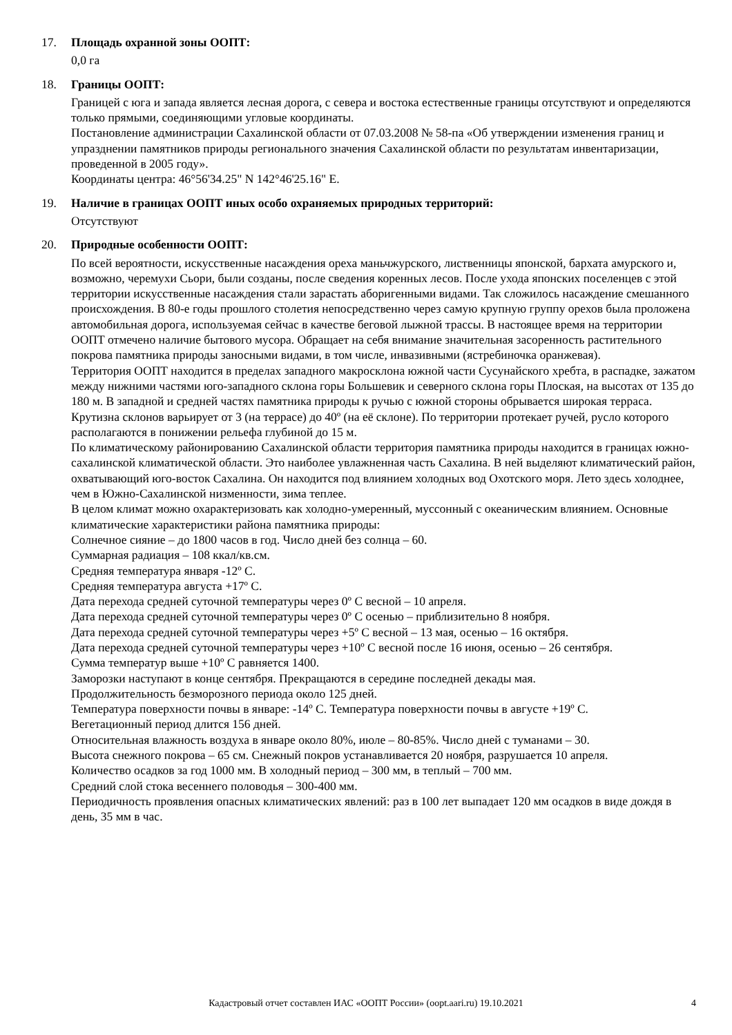17. Площадь охранной зоны ООПТ:
0,0 га
18. Границы ООПТ:
Границей с юга и запада является лесная дорога, с севера и востока естественные границы отсутствуют и определяются только прямыми, соединяющими угловые координаты.
Постановление администрации Сахалинской области от 07.03.2008 № 58-па «Об утверждении изменения границ и упразднении памятников природы регионального значения Сахалинской области по результатам инвентаризации, проведенной в 2005 году».
Координаты центра: 46°56'34.25" N 142°46'25.16" E.
19. Наличие в границах ООПТ иных особо охраняемых природных территорий:
Отсутствуют
20. Природные особенности ООПТ:
По всей вероятности, искусственные насаждения ореха маньчжурского, лиственницы японской, бархата амурского и, возможно, черемухи Сьори, были созданы, после сведения коренных лесов. После ухода японских поселенцев с этой территории искусственные насаждения стали зарастать аборигенными видами. Так сложилось насаждение смешанного происхождения. В 80-е годы прошлого столетия непосредственно через самую крупную группу орехов была проложена автомобильная дорога, используемая сейчас в качестве беговой лыжной трассы. В настоящее время на территории ООПТ отмечено наличие бытового мусора. Обращает на себя внимание значительная засоренность растительного покрова памятника природы заносными видами, в том числе, инвазивными (ястребиночка оранжевая).
Территория ООПТ находится в пределах западного макросклона южной части Сусунайского хребта, в распадке, зажатом между нижними частями юго-западного склона горы Большевик и северного склона горы Плоская, на высотах от 135 до 180 м. В западной и средней частях памятника природы к ручью с южной стороны обрывается широкая терраса. Крутизна склонов варьирует от 3 (на террасе) до 40º (на её склоне). По территории протекает ручей, русло которого располагаются в понижении рельефа глубиной до 15 м.
По климатическому районированию Сахалинской области территория памятника природы находится в границах южно-сахалинской климатической области. Это наиболее увлажненная часть Сахалина. В ней выделяют климатический район, охватывающий юго-восток Сахалина. Он находится под влиянием холодных вод Охотского моря. Лето здесь холоднее, чем в Южно-Сахалинской низменности, зима теплее.
В целом климат можно охарактеризовать как холодно-умеренный, муссонный с океаническим влиянием. Основные климатические характеристики района памятника природы:
Солнечное сияние – до 1800 часов в год. Число дней без солнца – 60.
Суммарная радиация – 108 ккал/кв.см.
Средняя температура января -12º С.
Средняя температура августа +17º С.
Дата перехода средней суточной температуры через 0º С весной – 10 апреля.
Дата перехода средней суточной температуры через 0º С осенью – приблизительно 8 ноября.
Дата перехода средней суточной температуры через +5º С весной – 13 мая, осенью – 16 октября.
Дата перехода средней суточной температуры через +10º С весной после 16 июня, осенью – 26 сентября.
Сумма температур выше +10º С равняется 1400.
Заморозки наступают в конце сентября. Прекращаются в середине последней декады мая.
Продолжительность безморозного периода около 125 дней.
Температура поверхности почвы в январе: -14º С. Температура поверхности почвы в августе +19º С.
Вегетационный период длится 156 дней.
Относительная влажность воздуха в январе около 80%, июле – 80-85%. Число дней с туманами – 30.
Высота снежного покрова – 65 см. Снежный покров устанавливается 20 ноября, разрушается 10 апреля.
Количество осадков за год 1000 мм. В холодный период – 300 мм, в теплый – 700 мм.
Средний слой стока весеннего половодья – 300-400 мм.
Периодичность проявления опасных климатических явлений: раз в 100 лет выпадает 120 мм осадков в виде дождя в день, 35 мм в час.
Кадастровый отчет составлен ИАС «ООПТ России» (oopt.aari.ru) 19.10.2021
4